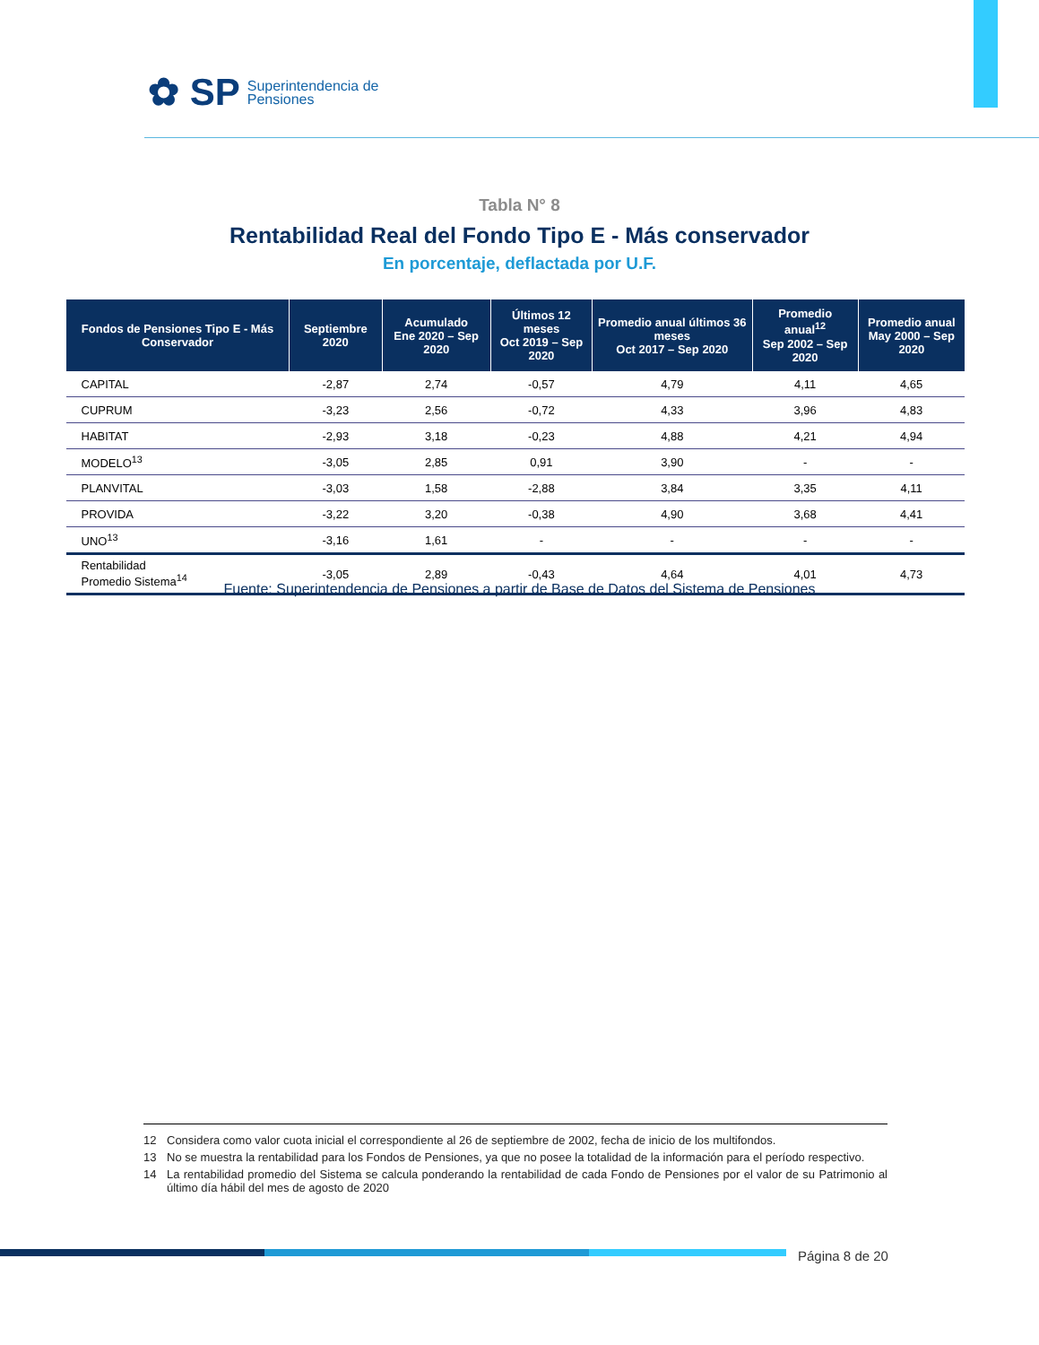✿ SP
Superintendencia de
Pensiones
Tabla N° 8
Rentabilidad Real del Fondo Tipo E - Más conservador
En porcentaje, deflactada por U.F.
| Fondos de Pensiones Tipo E - Más Conservador | Septiembre 2020 | Acumulado Ene 2020 – Sep 2020 | Últimos 12 meses Oct 2019 – Sep 2020 | Promedio anual últimos 36 meses Oct 2017 – Sep 2020 | Promedio anual<sup>12</sup> Sep 2002 – Sep 2020 | Promedio anual May 2000 – Sep 2020 |
| --- | --- | --- | --- | --- | --- | --- |
| CAPITAL | -2,87 | 2,74 | -0,57 | 4,79 | 4,11 | 4,65 |
| CUPRUM | -3,23 | 2,56 | -0,72 | 4,33 | 3,96 | 4,83 |
| HABITAT | -2,93 | 3,18 | -0,23 | 4,88 | 4,21 | 4,94 |
| MODELO<sup>13</sup> | -3,05 | 2,85 | 0,91 | 3,90 | - | - |
| PLANVITAL | -3,03 | 1,58 | -2,88 | 3,84 | 3,35 | 4,11 |
| PROVIDA | -3,22 | 3,20 | -0,38 | 4,90 | 3,68 | 4,41 |
| UNO<sup>13</sup> | -3,16 | 1,61 | - | - | - | - |
| Rentabilidad Promedio Sistema<sup>14</sup> | -3,05 | 2,89 | -0,43 | 4,64 | 4,01 | 4,73 |
Fuente: Superintendencia de Pensiones a partir de Base de Datos del Sistema de Pensiones
12 Considera como valor cuota inicial el correspondiente al 26 de septiembre de 2002, fecha de inicio de los multifondos.
13 No se muestra la rentabilidad para los Fondos de Pensiones, ya que no posee la totalidad de la información para el período respectivo.
14 La rentabilidad promedio del Sistema se calcula ponderando la rentabilidad de cada Fondo de Pensiones por el valor de su Patrimonio al último día hábil del mes de agosto de 2020
Página 8 de 20